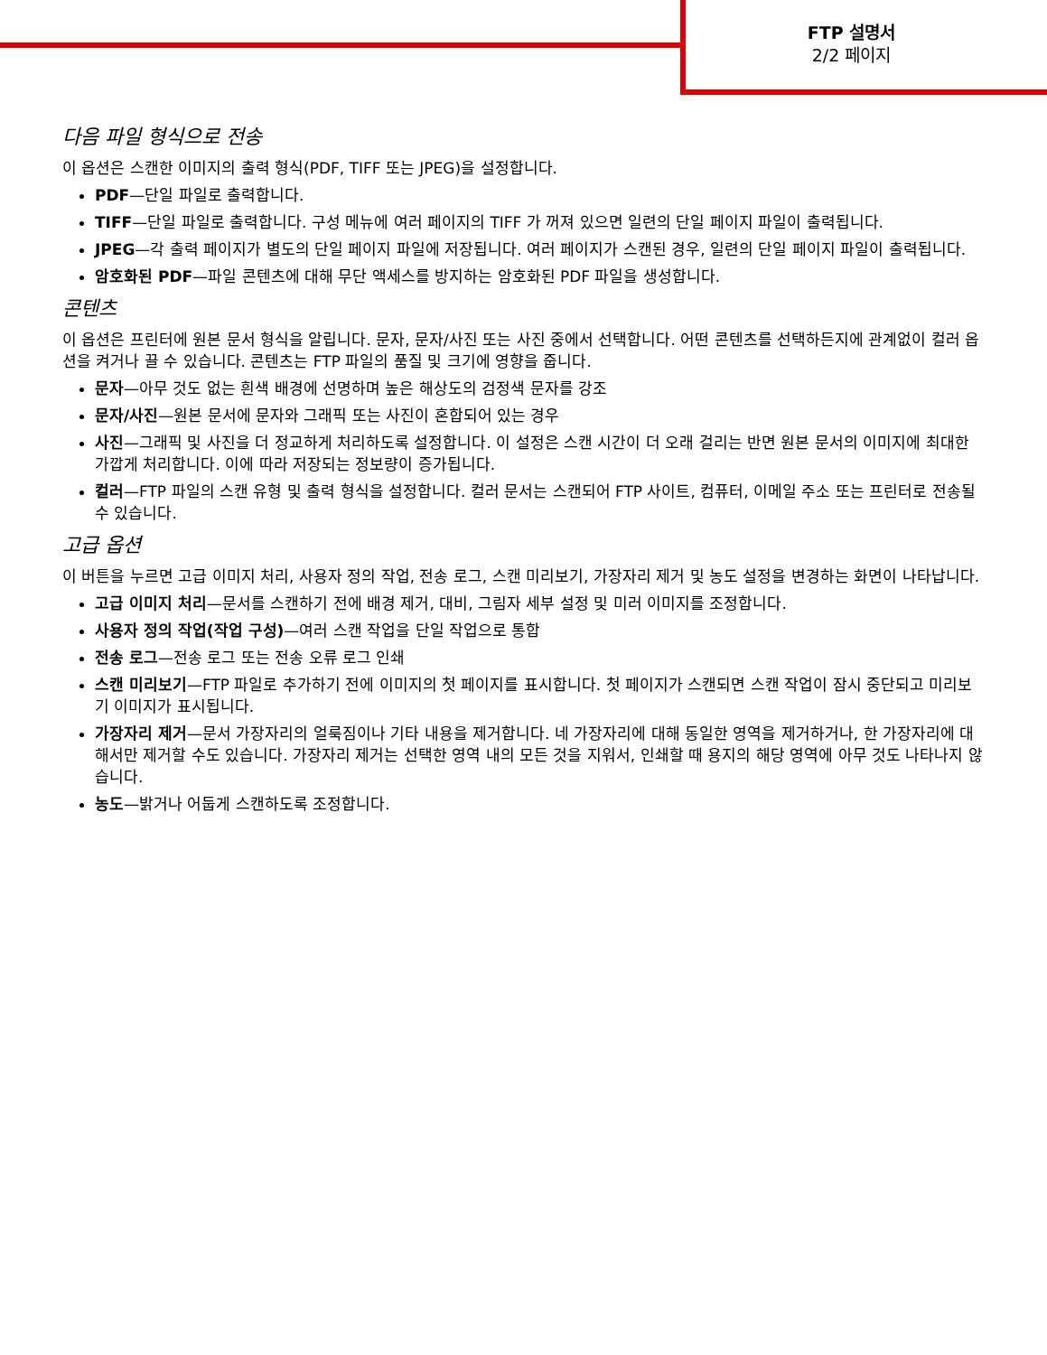FTP 설명서
2/2 페이지
다음 파일 형식으로 전송
이 옵션은 스캔한 이미지의 출력 형식(PDF, TIFF 또는 JPEG)을 설정합니다.
PDF—단일 파일로 출력합니다.
TIFF—단일 파일로 출력합니다. 구성 메뉴에 여러 페이지의 TIFF 가 꺼져 있으면 일련의 단일 페이지 파일이 출력됩니다.
JPEG—각 출력 페이지가 별도의 단일 페이지 파일에 저장됩니다. 여러 페이지가 스캔된 경우, 일련의 단일 페이지 파일이 출력됩니다.
암호화된 PDF—파일 콘텐츠에 대해 무단 액세스를 방지하는 암호화된 PDF 파일을 생성합니다.
콘텐츠
이 옵션은 프린터에 원본 문서 형식을 알립니다. 문자, 문자/사진 또는 사진 중에서 선택합니다. 어떤 콘텐츠를 선택하든지에 관계없이 컬러 옵션을 켜거나 끌 수 있습니다. 콘텐츠는 FTP 파일의 품질 및 크기에 영향을 줍니다.
문자—아무 것도 없는 흰색 배경에 선명하며 높은 해상도의 검정색 문자를 강조
문자/사진—원본 문서에 문자와 그래픽 또는 사진이 혼합되어 있는 경우
사진—그래픽 및 사진을 더 정교하게 처리하도록 설정합니다. 이 설정은 스캔 시간이 더 오래 걸리는 반면 원본 문서의 이미지에 최대한 가깝게 처리합니다. 이에 따라 저장되는 정보량이 증가됩니다.
컬러—FTP 파일의 스캔 유형 및 출력 형식을 설정합니다. 컬러 문서는 스캔되어 FTP 사이트, 컴퓨터, 이메일 주소 또는 프린터로 전송될 수 있습니다.
고급 옵션
이 버튼을 누르면 고급 이미지 처리, 사용자 정의 작업, 전송 로그, 스캔 미리보기, 가장자리 제거 및 농도 설정을 변경하는 화면이 나타납니다.
고급 이미지 처리—문서를 스캔하기 전에 배경 제거, 대비, 그림자 세부 설정 및 미러 이미지를 조정합니다.
사용자 정의 작업(작업 구성)—여러 스캔 작업을 단일 작업으로 통합
전송 로그—전송 로그 또는 전송 오류 로그 인쇄
스캔 미리보기—FTP 파일로 추가하기 전에 이미지의 첫 페이지를 표시합니다. 첫 페이지가 스캔되면 스캔 작업이 잠시 중단되고 미리보기 이미지가 표시됩니다.
가장자리 제거—문서 가장자리의 얼룩짐이나 기타 내용을 제거합니다. 네 가장자리에 대해 동일한 영역을 제거하거나, 한 가장자리에 대해서만 제거할 수도 있습니다. 가장자리 제거는 선택한 영역 내의 모든 것을 지워서, 인쇄할 때 용지의 해당 영역에 아무 것도 나타나지 않습니다.
농도—밝거나 어둡게 스캔하도록 조정합니다.